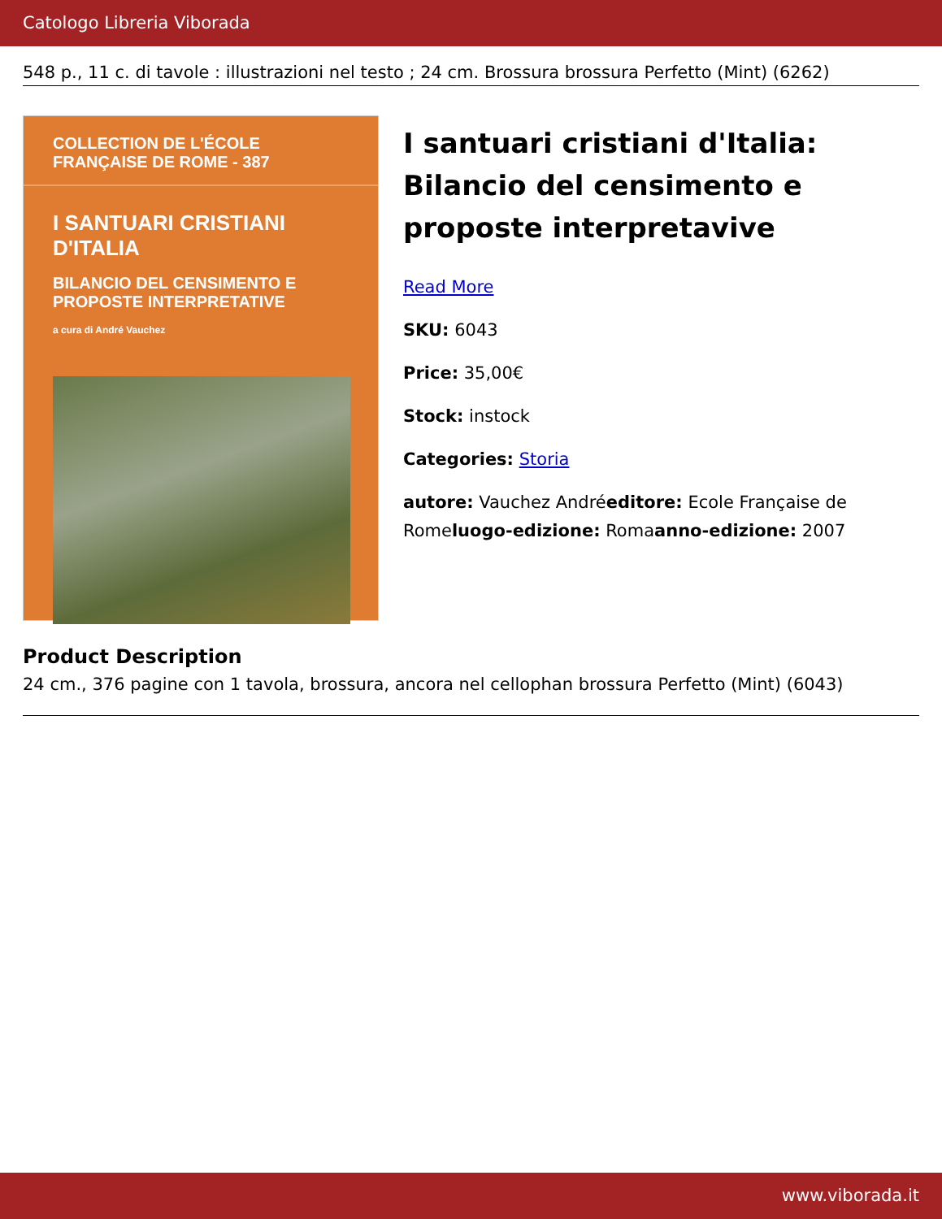Catologo Libreria Viborada
548 p., 11 c. di tavole : illustrazioni nel testo ; 24 cm. Brossura brossura Perfetto (Mint) (6262)
COLLECTION DE L'ÉCOLE FRANÇAISE DE ROME - 387
I SANTUARI CRISTIANI D'ITALIA
BILANCIO DEL CENSIMENTO E PROPOSTE INTERPRETATIVE
a cura di André Vauchez
I santuari cristiani d'Italia: Bilancio del censimento e proposte interpretavive
Read More
SKU: 6043
Price: 35,00€
Stock: instock
Categories: Storia
autore: Vauchez Andréeditore: Ecole Française de Romeluogo-edizione: Romaanno-edizione: 2007
Product Description
24 cm., 376 pagine con 1 tavola, brossura, ancora nel cellophan brossura Perfetto (Mint) (6043)
www.viborada.it